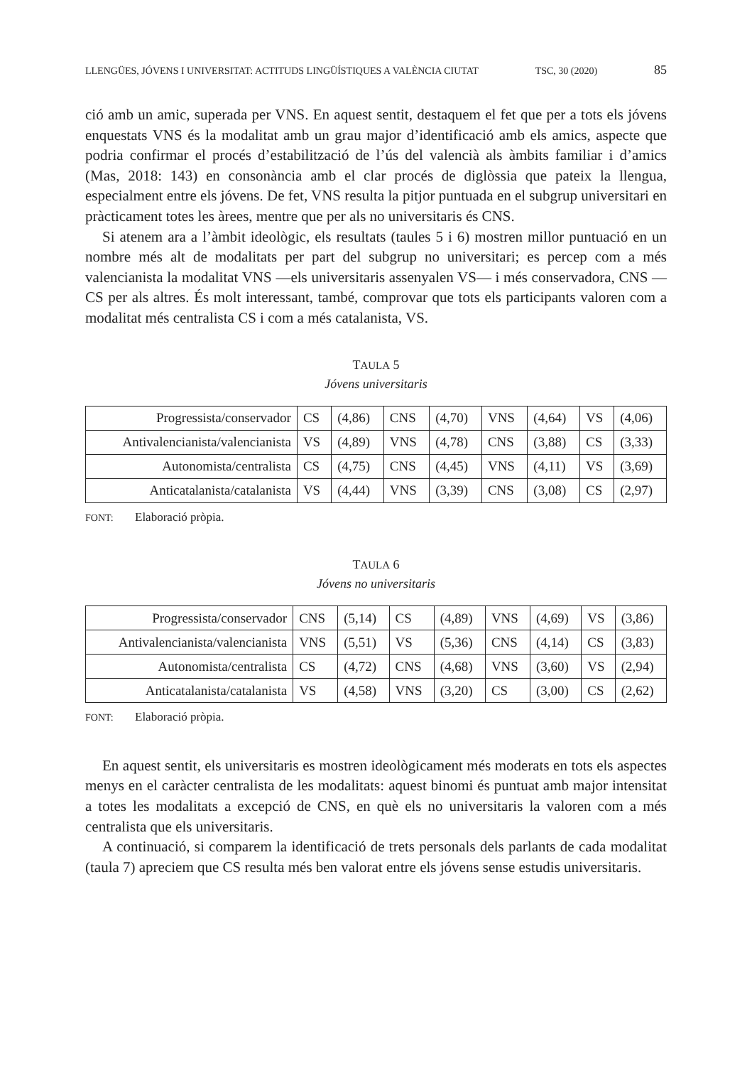LLENGÜES, JÓVENS I UNIVERSITAT: ACTITUDS LINGÜÍSTIQUES A VALÈNCIA CIUTAT TSC, 30 (2020) 85
ció amb un amic, superada per VNS. En aquest sentit, destaquem el fet que per a tots els jóvens enquestats VNS és la modalitat amb un grau major d’identificació amb els amics, aspecte que podria confirmar el procés d’estabilització de l’ús del valencià als àmbits familiar i d’amics (Mas, 2018: 143) en consonància amb el clar procés de diglòssia que pateix la llengua, especialment entre els jóvens. De fet, VNS resulta la pitjor puntuada en el subgrup universitari en pràcticament totes les àrees, mentre que per als no universitaris és CNS.
Si atenem ara a l’àmbit ideològic, els resultats (taules 5 i 6) mostren millor puntuació en un nombre més alt de modalitats per part del subgrup no universitari; es percep com a més valencianista la modalitat VNS —els universitaris assenyalen VS— i més conservadora, CNS —CS per als altres. És molt interessant, també, comprovar que tots els participants valoren com a modalitat més centralista CS i com a més catalanista, VS.
TAULA 5
Jóvens universitaris
| Progressista/conservador | CS | (4,86) | CNS | (4,70) | VNS | (4,64) | VS | (4,06) |
| Antivalencianista/valencianista | VS | (4,89) | VNS | (4,78) | CNS | (3,88) | CS | (3,33) |
| Autonomista/centralista | CS | (4,75) | CNS | (4,45) | VNS | (4,11) | VS | (3,69) |
| Anticatalanista/catalanista | VS | (4,44) | VNS | (3,39) | CNS | (3,08) | CS | (2,97) |
FONT: Elaboració pròpia.
TAULA 6
Jóvens no universitaris
| Progressista/conservador | CNS | (5,14) | CS | (4,89) | VNS | (4,69) | VS | (3,86) |
| Antivalencianista/valencianista | VNS | (5,51) | VS | (5,36) | CNS | (4,14) | CS | (3,83) |
| Autonomista/centralista | CS | (4,72) | CNS | (4,68) | VNS | (3,60) | VS | (2,94) |
| Anticatalanista/catalanista | VS | (4,58) | VNS | (3,20) | CS | (3,00) | CS | (2,62) |
FONT: Elaboració pròpia.
En aquest sentit, els universitaris es mostren ideològicament més moderats en tots els aspectes menys en el caràcter centralista de les modalitats: aquest binomi és puntuat amb major intensitat a totes les modalitats a excepció de CNS, en què els no universitaris la valoren com a més centralista que els universitaris.
A continuació, si comparem la identificació de trets personals dels parlants de cada modalitat (taula 7) apreciem que CS resulta més ben valorat entre els jóvens sense estudis universitaris.